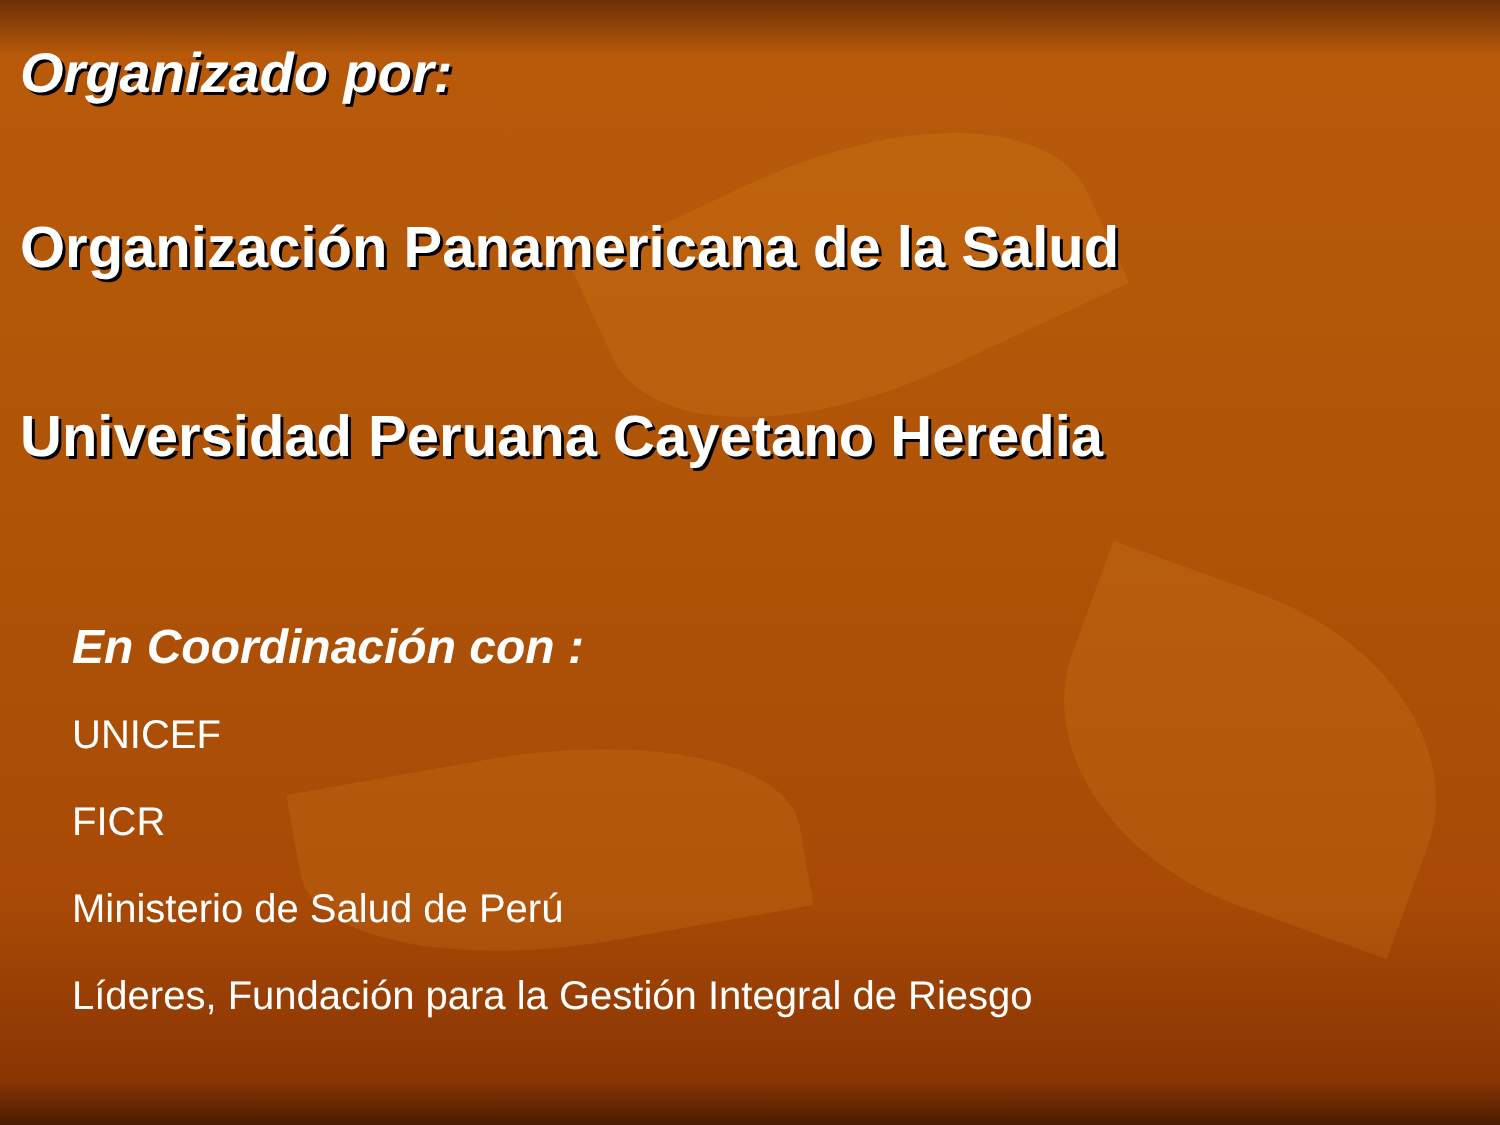Organizado por:
Organización Panamericana de la Salud
Universidad Peruana Cayetano Heredia
En Coordinación con :
UNICEF
FICR
Ministerio de Salud de Perú
Líderes, Fundación para la Gestión Integral de Riesgo